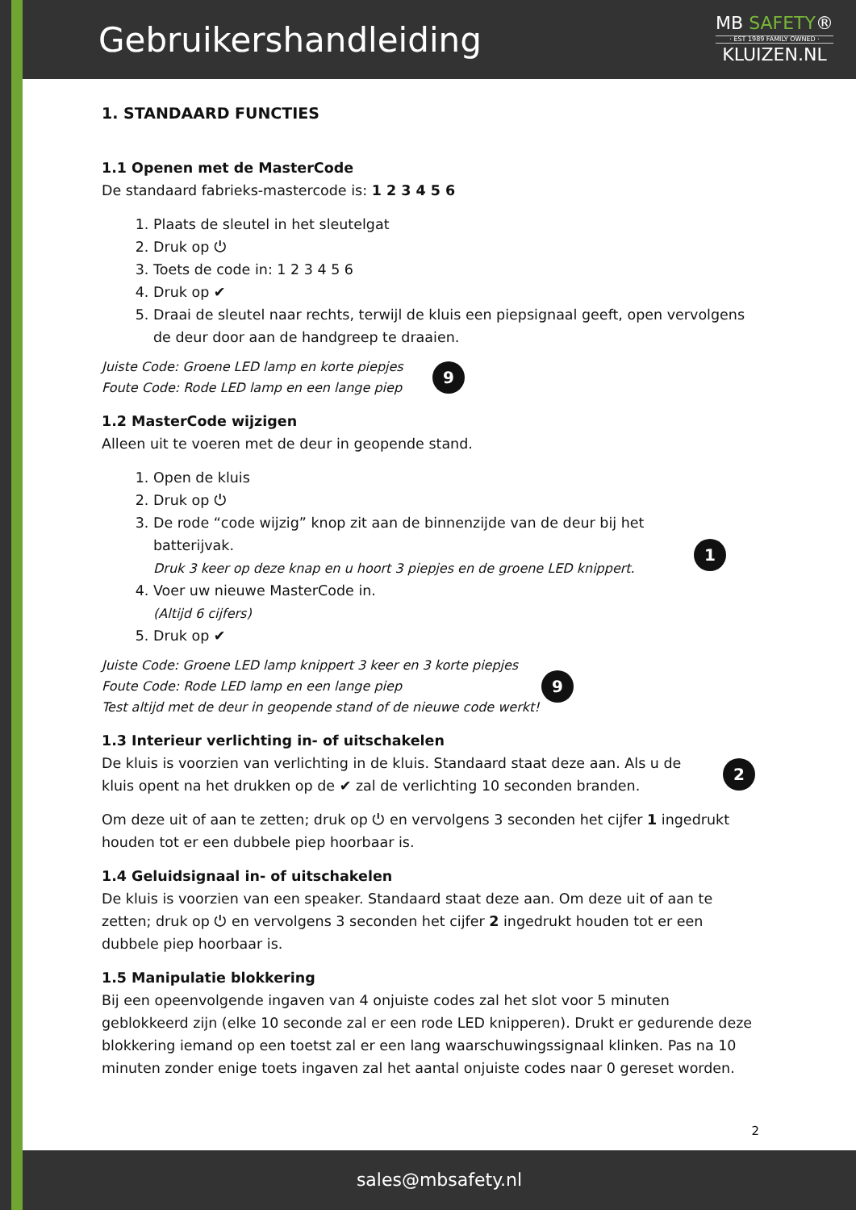Gebruikershandleiding
MB SAFETY®
· EST 1989 FAMILY OWNED ·
KLUIZEN.NL
1. STANDAARD FUNCTIES
1.1 Openen met de MasterCode
De standaard fabrieks-mastercode is: 1 2 3 4 5 6
1. Plaats de sleutel in het sleutelgat
2. Druk op ⏻
3. Toets de code in: 1 2 3 4 5 6
4. Druk op ✔
5. Draai de sleutel naar rechts, terwijl de kluis een piepsignaal geeft, open vervolgens de deur door aan de handgreep te draaien.
Juiste Code: Groene LED lamp en korte piepjes
Foute Code: Rode LED lamp en een lange piep
9
1.2 MasterCode wijzigen
Alleen uit te voeren met de deur in geopende stand.
1. Open de kluis
2. Druk op ⏻
3. De rode “code wijzig” knop zit aan de binnenzijde van de deur bij het batterijvak.
Druk 3 keer op deze knap en u hoort 3 piepjes en de groene LED knippert.
4. Voer uw nieuwe MasterCode in.
(Altijd 6 cijfers)
5. Druk op ✔
1
Juiste Code: Groene LED lamp knippert 3 keer en 3 korte piepjes
Foute Code: Rode LED lamp en een lange piep
Test altijd met de deur in geopende stand of de nieuwe code werkt!
9
1.3 Interieur verlichting in- of uitschakelen
De kluis is voorzien van verlichting in de kluis. Standaard staat deze aan. Als u de kluis opent na het drukken op de ✔ zal de verlichting 10 seconden branden.
2
Om deze uit of aan te zetten; druk op ⏻ en vervolgens 3 seconden het cijfer 1 ingedrukt houden tot er een dubbele piep hoorbaar is.
1.4 Geluidsignaal in- of uitschakelen
De kluis is voorzien van een speaker. Standaard staat deze aan. Om deze uit of aan te zetten; druk op ⏻ en vervolgens 3 seconden het cijfer 2 ingedrukt houden tot er een dubbele piep hoorbaar is.
1.5 Manipulatie blokkering
Bij een opeenvolgende ingaven van 4 onjuiste codes zal het slot voor 5 minuten geblokkeerd zijn (elke 10 seconde zal er een rode LED knipperen). Drukt er gedurende deze blokkering iemand op een toetst zal er een lang waarschuwingssignaal klinken. Pas na 10 minuten zonder enige toets ingaven zal het aantal onjuiste codes naar 0 gereset worden.
2
sales@mbsafety.nl